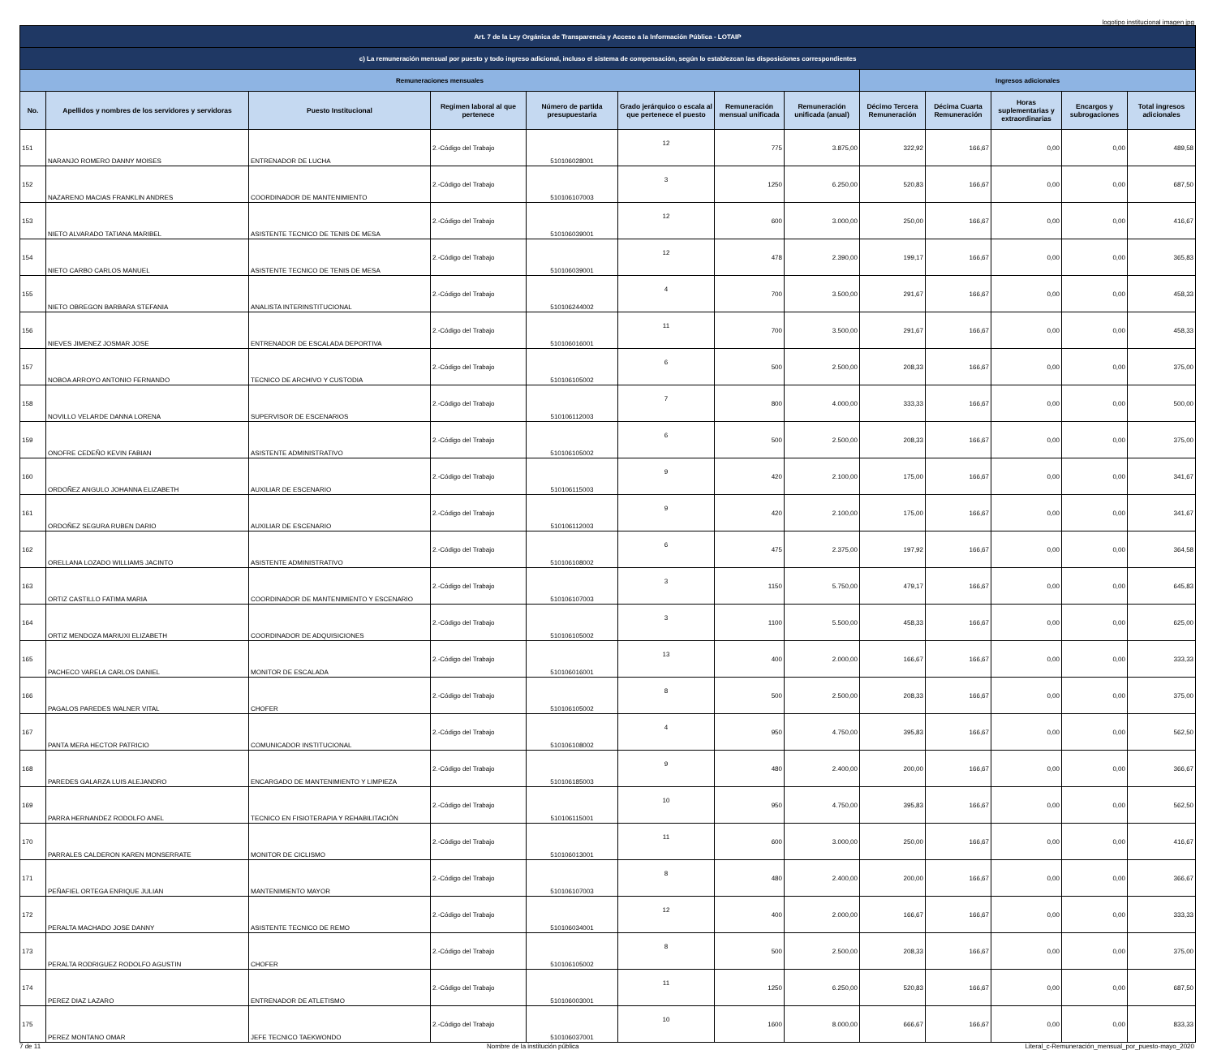logotipo institucional imagen jpg
| Art. 7 de la Ley Orgánica de Transparencia y Acceso a la Información Pública - LOTAIP | | | | | | | | | | | | |
| c) La remuneración mensual por puesto y todo ingreso adicional, incluso el sistema de compensación, según lo establezcan las disposiciones correspondientes | | | | | | | | | | | | |
| Remuneraciones mensuales | | | | | | | | Ingresos adicionales | | | | |
| No. | Apellidos y nombres de los servidores y servidoras | Puesto Institucional | Regimen laboral al que pertenece | Número de partida presupuestaria | Grado jerárquico o escala al que pertenece el puesto | Remuneración mensual unificada | Remuneración unificada (anual) | Décimo Tercera Remuneración | Décima Cuarta Remuneración | Horas suplementarias y extraordinarias | Encargos y subrogaciones | Total ingresos adicionales |
| 151 | NARANJO ROMERO DANNY MOISES | ENTRENADOR DE LUCHA | 2.-Código del Trabajo | 510106028001 | 12 | 775 | 3.875,00 | 322,92 | 166,67 | 0,00 | 0,00 | 489,58 |
| 152 | NAZARENO MACIAS FRANKLIN ANDRES | COORDINADOR DE MANTENIMIENTO | 2.-Código del Trabajo | 510106107003 | 3 | 1250 | 6.250,00 | 520,83 | 166,67 | 0,00 | 0,00 | 687,50 |
| 153 | NIETO ALVARADO TATIANA MARIBEL | ASISTENTE TECNICO DE TENIS DE MESA | 2.-Código del Trabajo | 510106039001 | 12 | 600 | 3.000,00 | 250,00 | 166,67 | 0,00 | 0,00 | 416,67 |
| 154 | NIETO CARBO CARLOS MANUEL | ASISTENTE TECNICO DE TENIS DE MESA | 2.-Código del Trabajo | 510106039001 | 12 | 478 | 2.390,00 | 199,17 | 166,67 | 0,00 | 0,00 | 365,83 |
| 155 | NIETO OBREGON BARBARA STEFANIA | ANALISTA INTERINSTITUCIONAL | 2.-Código del Trabajo | 510106244002 | 4 | 700 | 3.500,00 | 291,67 | 166,67 | 0,00 | 0,00 | 458,33 |
| 156 | NIEVES JIMENEZ JOSMAR JOSE | ENTRENADOR DE ESCALADA DEPORTIVA | 2.-Código del Trabajo | 510106016001 | 11 | 700 | 3.500,00 | 291,67 | 166,67 | 0,00 | 0,00 | 458,33 |
| 157 | NOBOA ARROYO ANTONIO FERNANDO | TECNICO DE ARCHIVO Y CUSTODIA | 2.-Código del Trabajo | 510106105002 | 6 | 500 | 2.500,00 | 208,33 | 166,67 | 0,00 | 0,00 | 375,00 |
| 158 | NOVILLO VELARDE DANNA LORENA | SUPERVISOR DE ESCENARIOS | 2.-Código del Trabajo | 510106112003 | 7 | 800 | 4.000,00 | 333,33 | 166,67 | 0,00 | 0,00 | 500,00 |
| 159 | ONOFRE CEDEÑO KEVIN FABIAN | ASISTENTE ADMINISTRATIVO | 2.-Código del Trabajo | 510106105002 | 6 | 500 | 2.500,00 | 208,33 | 166,67 | 0,00 | 0,00 | 375,00 |
| 160 | ORDOÑEZ ANGULO JOHANNA ELIZABETH | AUXILIAR DE ESCENARIO | 2.-Código del Trabajo | 510106115003 | 9 | 420 | 2.100,00 | 175,00 | 166,67 | 0,00 | 0,00 | 341,67 |
| 161 | ORDOÑEZ SEGURA RUBEN DARIO | AUXILIAR DE ESCENARIO | 2.-Código del Trabajo | 510106112003 | 9 | 420 | 2.100,00 | 175,00 | 166,67 | 0,00 | 0,00 | 341,67 |
| 162 | ORELLANA LOZADO WILLIAMS JACINTO | ASISTENTE ADMINISTRATIVO | 2.-Código del Trabajo | 510106108002 | 6 | 475 | 2.375,00 | 197,92 | 166,67 | 0,00 | 0,00 | 364,58 |
| 163 | ORTIZ CASTILLO FATIMA MARIA | COORDINADOR DE MANTENIMIENTO Y ESCENARIO | 2.-Código del Trabajo | 510106107003 | 3 | 1150 | 5.750,00 | 479,17 | 166,67 | 0,00 | 0,00 | 645,83 |
| 164 | ORTIZ MENDOZA MARIUXI ELIZABETH | COORDINADOR DE ADQUISICIONES | 2.-Código del Trabajo | 510106105002 | 3 | 1100 | 5.500,00 | 458,33 | 166,67 | 0,00 | 0,00 | 625,00 |
| 165 | PACHECO VARELA CARLOS DANIEL | MONITOR DE ESCALADA | 2.-Código del Trabajo | 510106016001 | 13 | 400 | 2.000,00 | 166,67 | 166,67 | 0,00 | 0,00 | 333,33 |
| 166 | PAGALOS PAREDES WALNER VITAL | CHOFER | 2.-Código del Trabajo | 510106105002 | 8 | 500 | 2.500,00 | 208,33 | 166,67 | 0,00 | 0,00 | 375,00 |
| 167 | PANTA MERA HECTOR PATRICIO | COMUNICADOR INSTITUCIONAL | 2.-Código del Trabajo | 510106108002 | 4 | 950 | 4.750,00 | 395,83 | 166,67 | 0,00 | 0,00 | 562,50 |
| 168 | PAREDES GALARZA LUIS ALEJANDRO | ENCARGADO DE MANTENIMIENTO Y LIMPIEZA | 2.-Código del Trabajo | 510106185003 | 9 | 480 | 2.400,00 | 200,00 | 166,67 | 0,00 | 0,00 | 366,67 |
| 169 | PARRA HERNANDEZ RODOLFO ANEL | TECNICO EN FISIOTERAPIA Y REHABILITACIÓN | 2.-Código del Trabajo | 510106115001 | 10 | 950 | 4.750,00 | 395,83 | 166,67 | 0,00 | 0,00 | 562,50 |
| 170 | PARRALES CALDERON KAREN MONSERRATE | MONITOR DE CICLISMO | 2.-Código del Trabajo | 510106013001 | 11 | 600 | 3.000,00 | 250,00 | 166,67 | 0,00 | 0,00 | 416,67 |
| 171 | PEÑAFIEL ORTEGA ENRIQUE JULIAN | MANTENIMIENTO MAYOR | 2.-Código del Trabajo | 510106107003 | 8 | 480 | 2.400,00 | 200,00 | 166,67 | 0,00 | 0,00 | 366,67 |
| 172 | PERALTA MACHADO JOSE DANNY | ASISTENTE TECNICO DE REMO | 2.-Código del Trabajo | 510106034001 | 12 | 400 | 2.000,00 | 166,67 | 166,67 | 0,00 | 0,00 | 333,33 |
| 173 | PERALTA RODRIGUEZ RODOLFO AGUSTIN | CHOFER | 2.-Código del Trabajo | 510106105002 | 8 | 500 | 2.500,00 | 208,33 | 166,67 | 0,00 | 0,00 | 375,00 |
| 174 | PEREZ DIAZ LAZARO | ENTRENADOR DE ATLETISMO | 2.-Código del Trabajo | 510106003001 | 11 | 1250 | 6.250,00 | 520,83 | 166,67 | 0,00 | 0,00 | 687,50 |
| 175 | PEREZ MONTANO OMAR | JEFE TECNICO TAEKWONDO | 2.-Código del Trabajo | 510106037001 | 10 | 1600 | 8.000,00 | 666,67 | 166,67 | 0,00 | 0,00 | 833,33 |
7 de 11 Nombre de la institución pública Literal_c-Remuneración_mensual_por_puesto-mayo_2020